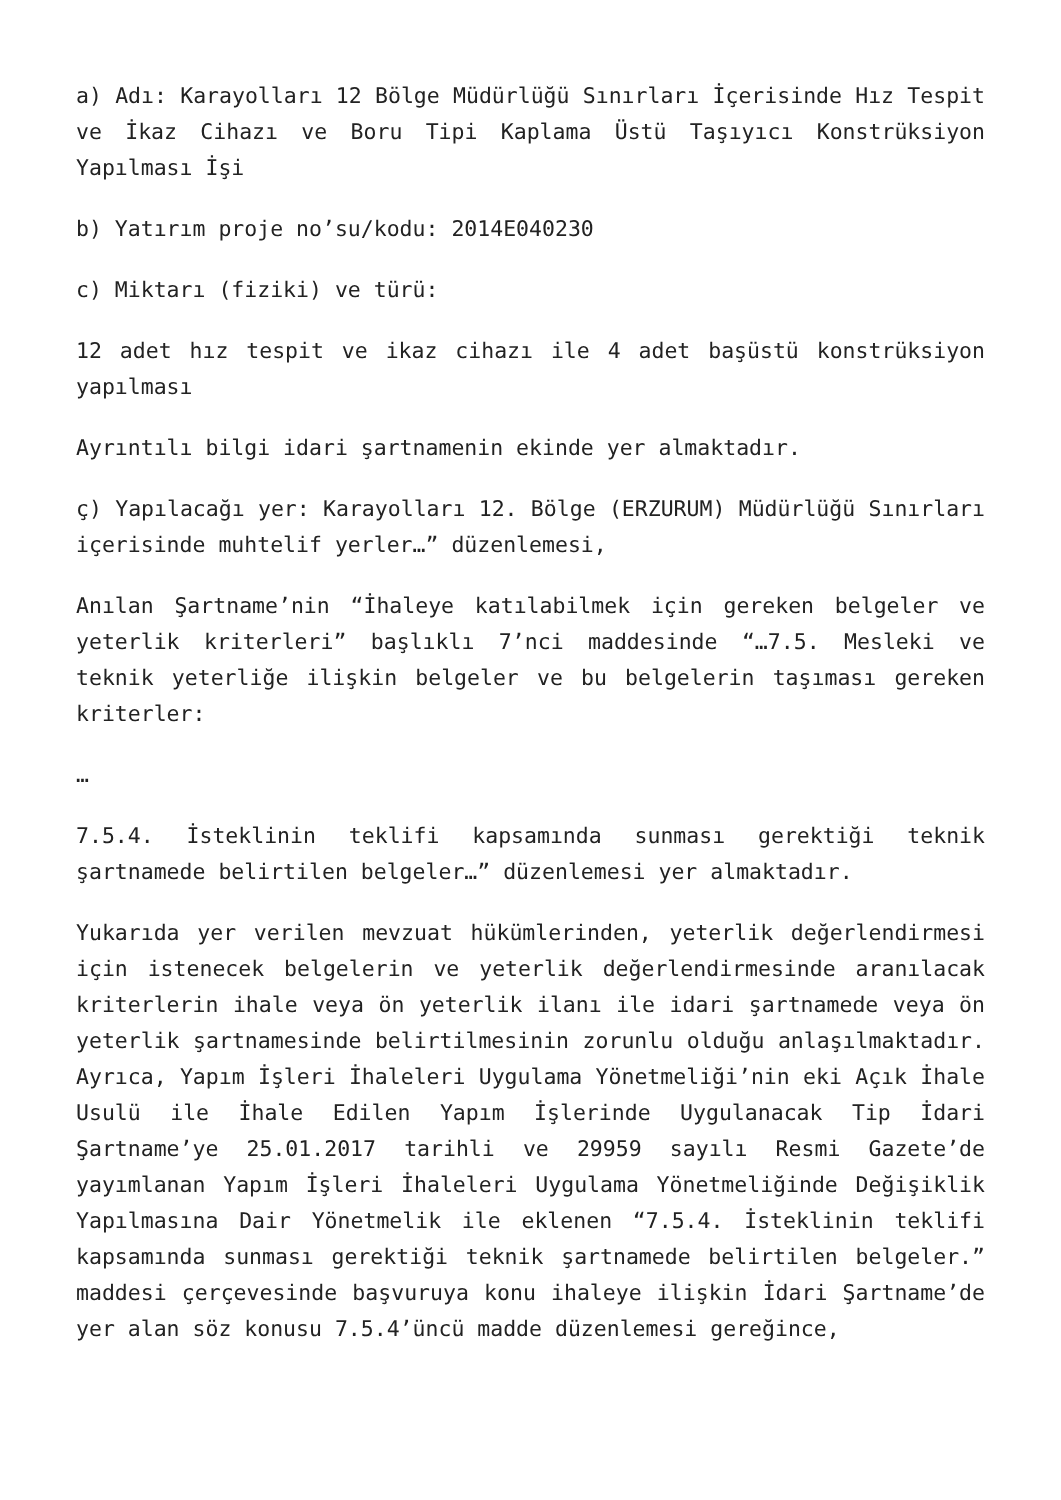a) Adı: Karayolları 12 Bölge Müdürlüğü Sınırları İçerisinde Hız Tespit ve İkaz Cihazı ve Boru Tipi Kaplama Üstü Taşıyıcı Konstrüksiyon Yapılması İşi
b) Yatırım proje no’su/kodu: 2014E040230
c) Miktarı (fiziki) ve türü:
12 adet hız tespit ve ikaz cihazı ile 4 adet başüstü konstrüksiyon yapılması
Ayrıntılı bilgi idari şartnamenin ekinde yer almaktadır.
ç) Yapılacağı yer: Karayolları 12. Bölge (ERZURUM) Müdürlüğü Sınırları içerisinde muhtelif yerler…” düzenlemesi,
Anılan Şartname’nin “İhaleye katılabilmek için gereken belgeler ve yeterlik kriterleri” başlıklı 7’nci maddesinde “…7.5. Mesleki ve teknik yeterliğe ilişkin belgeler ve bu belgelerin taşıması gereken kriterler:
…
7.5.4. İsteklinin teklifi kapsamında sunması gerektiği teknik şartnamede belirtilen belgeler…” düzenlemesi yer almaktadır.
Yukarıda yer verilen mevzuat hükümlerinden, yeterlik değerlendirmesi için istenecek belgelerin ve yeterlik değerlendirmesinde aranılacak kriterlerin ihale veya ön yeterlik ilanı ile idari şartnamede veya ön yeterlik şartnamesinde belirtilmesinin zorunlu olduğu anlaşılmaktadır. Ayrıca, Yapım İşleri İhaleleri Uygulama Yönetmeliği’nin eki Açık İhale Usulü ile İhale Edilen Yapım İşlerinde Uygulanacak Tip İdari Şartname’ye 25.01.2017 tarihli ve 29959 sayılı Resmi Gazete’de yayımlanan Yapım İşleri İhaleleri Uygulama Yönetmeliğinde Değişiklik Yapılmasına Dair Yönetmelik ile eklenen “7.5.4. İsteklinin teklifi kapsamında sunması gerektiği teknik şartnamede belirtilen belgeler.” maddesi çerçevesinde başvuruya konu ihaleye ilişkin İdari Şartname’de yer alan söz konusu 7.5.4’üncü madde düzenlemesi gereğince,